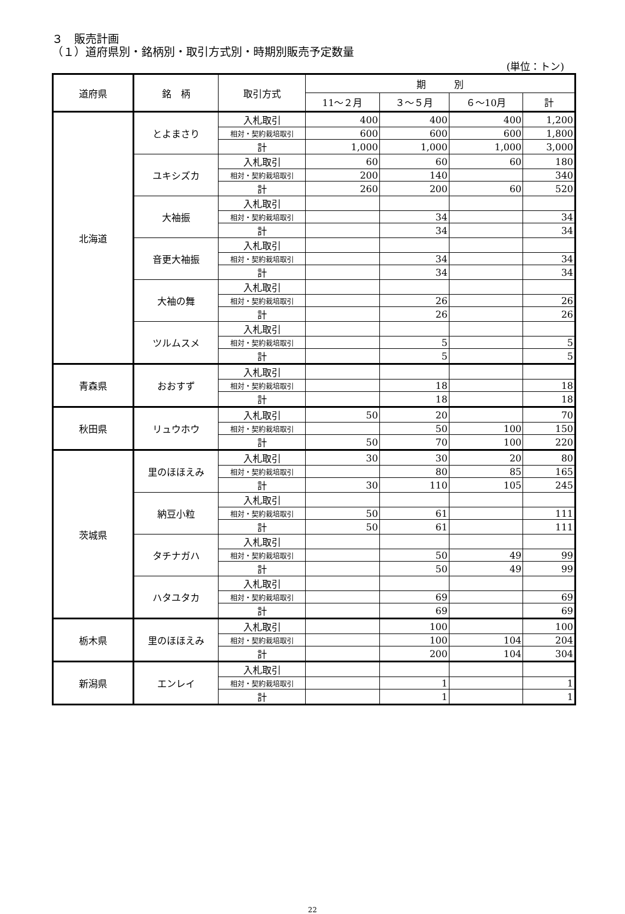３　販売計画
（１）道府県別・銘柄別・取引方式別・時期別販売予定数量
(単位：トン)
| 道府県 | 銘 柄 | 取引方式 | 期 別 | | | |
| --- | --- | --- | --- | --- | --- | --- |
| | | | 11～２月 | ３～５月 | ６～10月 | 計 |
| 北海道 | とよまさり | 入札取引 | 400 | 400 | 400 | 1,200 |
| | | 相対・契約栽培取引 | 600 | 600 | 600 | 1,800 |
| | | 計 | 1,000 | 1,000 | 1,000 | 3,000 |
| | ユキシズカ | 入札取引 | 60 | 60 | 60 | 180 |
| | | 相対・契約栽培取引 | 200 | 140 | | 340 |
| | | 計 | 260 | 200 | 60 | 520 |
| | 大袖振 | 入札取引 | | | | |
| | | 相対・契約栽培取引 | | 34 | | 34 |
| | | 計 | | 34 | | 34 |
| | 音更大袖振 | 入札取引 | | | | |
| | | 相対・契約栽培取引 | | 34 | | 34 |
| | | 計 | | 34 | | 34 |
| | 大袖の舞 | 入札取引 | | | | |
| | | 相対・契約栽培取引 | | 26 | | 26 |
| | | 計 | | 26 | | 26 |
| | ツルムスメ | 入札取引 | | | | |
| | | 相対・契約栽培取引 | | 5 | | 5 |
| | | 計 | | 5 | | 5 |
| 青森県 | おおすず | 入札取引 | | | | |
| | | 相対・契約栽培取引 | | 18 | | 18 |
| | | 計 | | 18 | | 18 |
| 秋田県 | リュウホウ | 入札取引 | 50 | 20 | | 70 |
| | | 相対・契約栽培取引 | | 50 | 100 | 150 |
| | | 計 | 50 | 70 | 100 | 220 |
| 茨城県 | 里のほほえみ | 入札取引 | 30 | 30 | 20 | 80 |
| | | 相対・契約栽培取引 | | 80 | 85 | 165 |
| | | 計 | 30 | 110 | 105 | 245 |
| | 納豆小粒 | 入札取引 | | | | |
| | | 相対・契約栽培取引 | 50 | 61 | | 111 |
| | | 計 | 50 | 61 | | 111 |
| | タチナガハ | 入札取引 | | | | |
| | | 相対・契約栽培取引 | | 50 | 49 | 99 |
| | | 計 | | 50 | 49 | 99 |
| | ハタユタカ | 入札取引 | | | | |
| | | 相対・契約栽培取引 | | 69 | | 69 |
| | | 計 | | 69 | | 69 |
| 栃木県 | 里のほほえみ | 入札取引 | | 100 | | 100 |
| | | 相対・契約栽培取引 | | 100 | 104 | 204 |
| | | 計 | | 200 | 104 | 304 |
| 新潟県 | エンレイ | 入札取引 | | | | |
| | | 相対・契約栽培取引 | | 1 | | 1 |
| | | 計 | | 1 | | 1 |
22